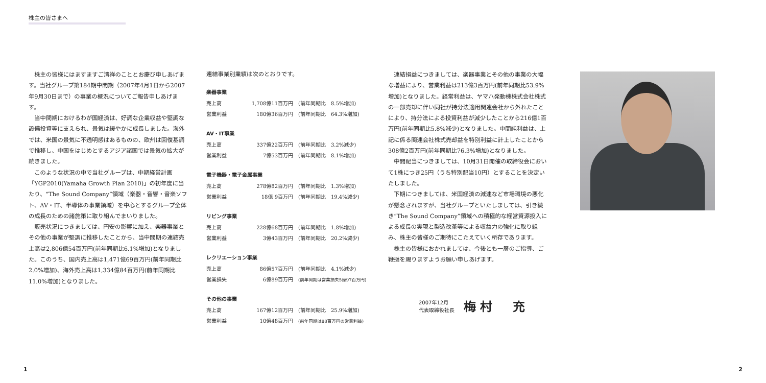株主の皆さまへ
株主の皆様にはますますご清祥のこととお慶び申しあげます。当社グループ第184期中間期（2007年4月1日から2007年9月30日まで）の事業の概況についてご報告申しあげます。
当中間期におけるわが国経済は、好調な企業収益や堅調な設備投資等に支えられ、景気は緩やかに成長しました。海外では、米国の景気に不透明感はあるものの、欧州は回復基調で推移し、中国をはじめとするアジア諸国では景気の拡大が続きました。
このような状況の中で当社グループは、中期経営計画「YGP2010(Yamaha Growth Plan 2010)」の初年度に当たり、“The Sound Company”領域（楽器・音響・音楽ソフト、AV・IT、半導体の事業領域）を中心とするグループ全体の成長のための諸施策に取り組んでまいりました。
販売状況につきましては、円安の影響に加え、楽器事業とその他の事業が堅調に推移したことから、当中間期の連結売上高は2,806億54百万円(前年同期比6.1%増加)となりました。このうち、国内売上高は1,471億69百万円(前年同期比2.0%増加)、海外売上高は1,334億84百万円(前年同期比11.0%増加)となりました。
連結事業別業績は次のとおりです。
楽器事業
| 売上高 | 1,708億11百万円 | (前年同期比 8.5%増加) |
| 営業利益 | 180億36百万円 | (前年同期比 64.3%増加) |
AV・IT事業
| 売上高 | 337億22百万円 | (前年同期比 3.2%減少) |
| 営業利益 | 7億53百万円 | (前年同期比 8.1%増加) |
電子機器・電子金属事業
| 売上高 | 278億82百万円 | (前年同期比 1.3%増加) |
| 営業利益 | 18億 9百万円 | (前年同期比 19.4%減少) |
リビング事業
| 売上高 | 228億68百万円 | (前年同期比 1.8%増加) |
| 営業利益 | 3億43百万円 | (前年同期比 20.2%減少) |
レクリエーション事業
| 売上高 | 86億57百万円 | (前年同期比 4.1%減少) |
| 営業損失 | 6億89百万円 | (前年同期は営業損失5億97百万円) |
その他の事業
| 売上高 | 167億12百万円 | (前年同期比 25.9%増加) |
| 営業利益 | 10億48百万円 | (前年同期は88百万円の営業利益) |
連結損益につきましては、楽器事業とその他の事業の大幅な増益により、営業利益は213億3百万円(前年同期比53.9%増加)となりました。経常利益は、ヤマハ発動機株式会社株式の一部売却に伴い同社が持分法適用関連会社から外れたことにより、持分法による投資利益が減少したことから216億1百万円(前年同期比5.8%減少)となりました。中間純利益は、上記に係る関連会社株式売却益を特別利益に計上したことから308億2百万円(前年同期比76.3%増加)となりました。
中間配当につきましては、10月31日開催の取締役会において1株につき25円（うち特別配当10円）とすることを決定いたしました。
下期につきましては、米国経済の減速など市場環境の悪化が懸念されますが、当社グループといたしましては、引き続き“The Sound Company”領域への積極的な経営資源投入による成長の実現と製造改革等による収益力の強化に取り組み、株主の皆様のご期待にこたえていく所存であります。
株主の皆様におかれましては、今後とも一層のご指導、ご鞭撻を賜りますようお願い申しあげます。
2007年12月
代表取締役社長
梅村　充
1 2